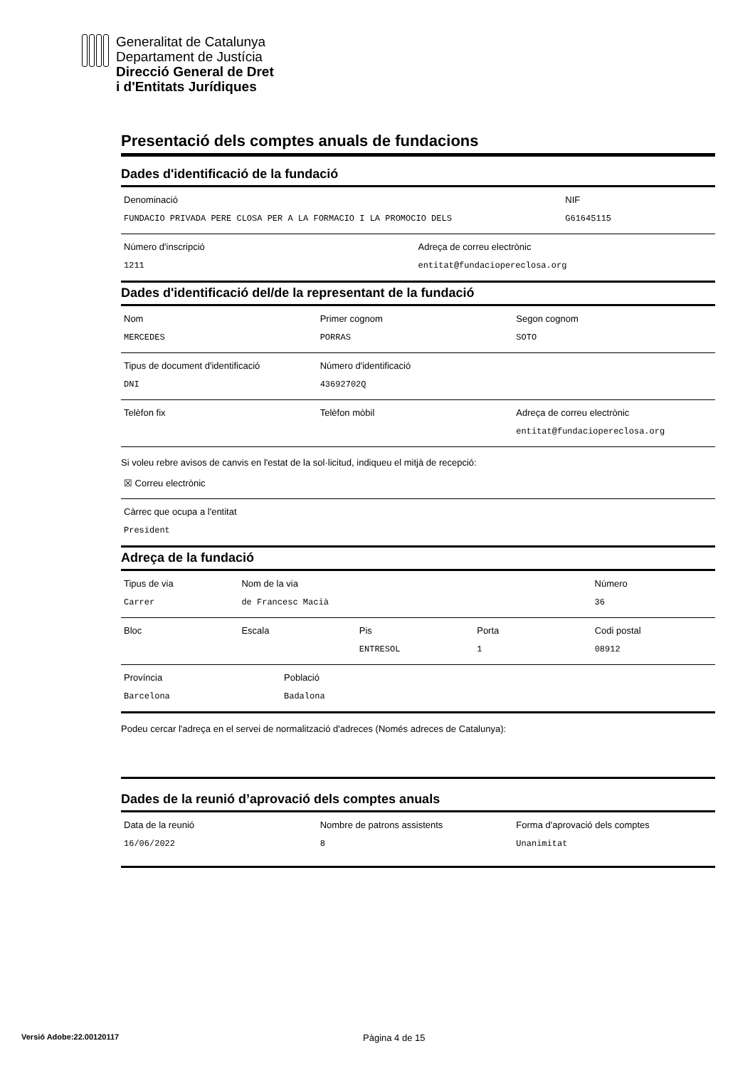Generalitat de Catalunya
Departament de Justícia
Direcció General de Dret
i d'Entitats Jurídiques
Presentació dels comptes anuals de fundacions
Dades d'identificació de la fundació
Denominació
FUNDACIO PRIVADA PERE CLOSA PER A LA FORMACIO I LA PROMOCIO DELS
NIF
G61645115
Número d'inscripció
1211
Adreça de correu electrònic
entitat@fundaciopereclosa.org
Dades d'identificació del/de la representant de la fundació
Nom
MERCEDES
Primer cognom
PORRAS
Segon cognom
SOTO
Tipus de document d'identificació
DNI
Número d'identificació
43692702Q
Telèfon fix Telèfon mòbil Adreça de correu electrònic
entitat@fundaciopereclosa.org
Si voleu rebre avisos de canvis en l'estat de la sol·licitud, indiqueu el mitjà de recepció:
☒ Correu electrònic
Càrrec que ocupa a l'entitat
President
Adreça de la fundació
Tipus de via
Carrer
Nom de la via
de Francesc Macià
Número
36
Bloc Escala Pis
ENTRESOL
Porta
1
Codi postal
08912
Província
Barcelona
Població
Badalona
Podeu cercar l'adreça en el servei de normalització d'adreces (Només adreces de Catalunya):
Dades de la reunió d’aprovació dels comptes anuals
Data de la reunió
16/06/2022
Nombre de patrons assistents
8
Forma d'aprovació dels comptes
Unanimitat
Versió Adobe:22.00120117
Pàgina 4 de 15